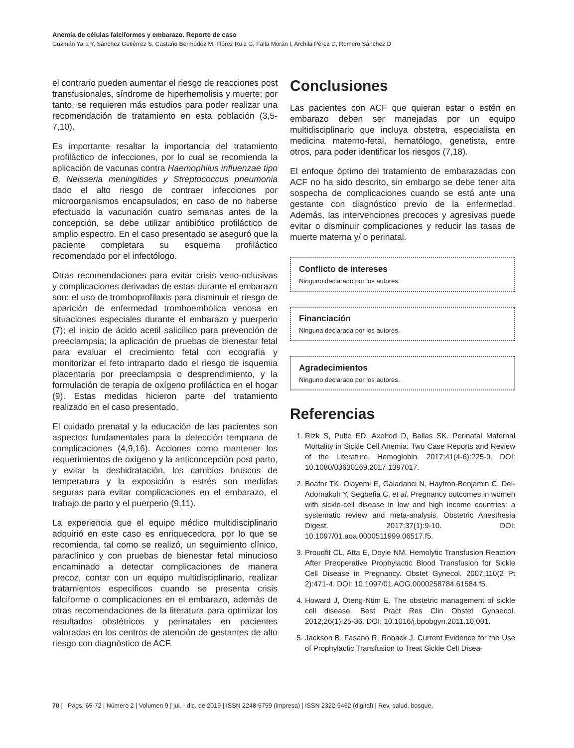Anemia de células falciformes y embarazo. Reporte de caso
Guzmán Yara Y, Sánchez Gutiérrez S, Castaño Bermúdez M, Flórez Ruiz G, Falla Morán I, Archila Pérez D, Romero Sánchez D
el contrario pueden aumentar el riesgo de reacciones post transfusionales, síndrome de hiperhemolisis y muerte; por tanto, se requieren más estudios para poder realizar una recomendación de tratamiento en esta población (3,5-7,10).
Es importante resaltar la importancia del tratamiento profiláctico de infecciones, por lo cual se recomienda la aplicación de vacunas contra Haemophilus influenzae tipo B, Neisseria meningitides y Streptococcus pneumonia dado el alto riesgo de contraer infecciones por microorganismos encapsulados; en caso de no haberse efectuado la vacunación cuatro semanas antes de la concepción, se debe utilizar antibiótico profiláctico de amplio espectro. En el caso presentado se aseguró que la paciente completara su esquema profiláctico recomendado por el infectólogo.
Otras recomendaciones para evitar crisis veno-oclusivas y complicaciones derivadas de estas durante el embarazo son: el uso de tromboprofilaxis para disminuir el riesgo de aparición de enfermedad tromboembólica venosa en situaciones especiales durante el embarazo y puerperio (7); el inicio de ácido acetil salicílico para prevención de preeclampsia; la aplicación de pruebas de bienestar fetal para evaluar el crecimiento fetal con ecografía y monitorizar el feto intraparto dado el riesgo de isquemia placentaria por preeclampsia o desprendimiento, y la formulación de terapia de oxígeno profiláctica en el hogar (9). Estas medidas hicieron parte del tratamiento realizado en el caso presentado.
El cuidado prenatal y la educación de las pacientes son aspectos fundamentales para la detección temprana de complicaciones (4,9,16). Acciones como mantener los requerimientos de oxígeno y la anticoncepción post parto, y evitar la deshidratación, los cambios bruscos de temperatura y la exposición a estrés son medidas seguras para evitar complicaciones en el embarazo, el trabajo de parto y el puerperio (9,11).
La experiencia que el equipo médico multidisciplinario adquirió en este caso es enriquecedora, por lo que se recomienda, tal como se realizó, un seguimiento clínico, paraclínico y con pruebas de bienestar fetal minucioso encaminado a detectar complicaciones de manera precoz, contar con un equipo multidisciplinario, realizar tratamientos específicos cuando se presenta crisis falciforme o complicaciones en el embarazo, además de otras recomendaciones de la literatura para optimizar los resultados obstétricos y perinatales en pacientes valoradas en los centros de atención de gestantes de alto riesgo con diagnóstico de ACF.
Conclusiones
Las pacientes con ACF que quieran estar o estén en embarazo deben ser manejadas por un equipo multidisciplinario que incluya obstetra, especialista en medicina materno-fetal, hematólogo, genetista, entre otros, para poder identificar los riesgos (7,18).
El enfoque óptimo del tratamiento de embarazadas con ACF no ha sido descrito, sin embargo se debe tener alta sospecha de complicaciones cuando se está ante una gestante con diagnóstico previo de la enfermedad. Además, las intervenciones precoces y agresivas puede evitar o disminuir complicaciones y reducir las tasas de muerte materna y/ o perinatal.
Conflicto de intereses
Ninguno declarado por los autores.
Financiación
Ninguna declarada por los autores.
Agradecimientos
Ninguno declarado por los autores.
Referencias
1. Rizk S, Pulte ED, Axelrod D, Ballas SK. Perinatal Maternal Mortality in Sickle Cell Anemia: Two Case Reports and Review of the Literature. Hemoglobin. 2017;41(4-6):225-9. DOI: 10.1080/03630269.2017.1397017.
2. Boafor TK, Olayemi E, Galadanci N, Hayfron-Benjamin C, Dei-Adomakoh Y, Segbefia C, et al. Pregnancy outcomes in women with sickle-cell disease in low and high income countries: a systematic review and meta-analysis. Obstetric Anesthesia Digest. 2017;37(1):9-10. DOI: 10.1097/01.aoa.0000511999.06517.f5.
3. Proudfit CL, Atta E, Doyle NM. Hemolytic Transfusion Reaction After Preoperative Prophylactic Blood Transfusion for Sickle Cell Disease in Pregnancy. Obstet Gynecol. 2007;110(2 Pt 2):471-4. DOI: 10.1097/01.AOG.0000258784.61584.f5.
4. Howard J, Oteng-Ntim E. The obstetric management of sickle cell disease. Best Pract Res Clin Obstet Gynaecol. 2012;26(1):25-36. DOI: 10.1016/j.bpobgyn.2011.10.001.
5. Jackson B, Fasano R, Roback J. Current Evidence for the Use of Prophylactic Transfusion to Treat Sickle Cell Disea-
70 | Págs. 65-72 | Número 2 | Volumen 9 | jul. - dic. de 2019 | ISSN 2248-5759 (impresa) | ISSN 2322-9462 (digital) | Rev. salud. bosque.